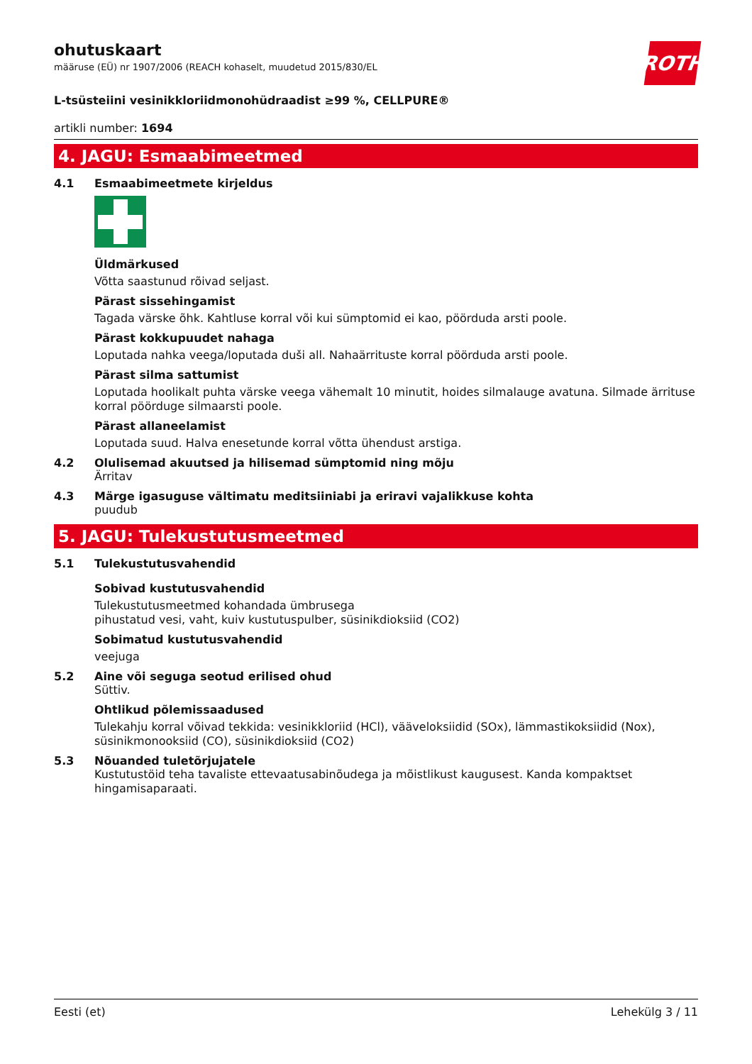ROTH
ohutuskaart
määruse (EÜ) nr 1907/2006 (REACH kohaselt, muudetud 2015/830/EL
L-tsüsteiini vesinikkloriidmonohüdraadist ≥99 %, CELLPURE®
artikli number: 1694
4. JAGU: Esmaabimeetmed
4.1 Esmaabimeetmete kirjeldus
Üldmärkused
Võtta saastunud rõivad seljast.
Pärast sissehingamist
Tagada värske õhk. Kahtluse korral või kui sümptomid ei kao, pöörduda arsti poole.
Pärast kokkupuudet nahaga
Loputada nahka veega/loputada duši all. Nahaärrituste korral pöörduda arsti poole.
Pärast silma sattumist
Loputada hoolikalt puhta värske veega vähemalt 10 minutit, hoides silmalauge avatuna. Silmade ärrituse korral pöörduge silmaarsti poole.
Pärast allaneelamist
Loputada suud. Halva enesetunde korral võtta ühendust arstiga.
4.2 Olulisemad akuutsed ja hilisemad sümptomid ning mõju
Ärritav
4.3 Märge igasuguse vältimatu meditsiiniabi ja eriravi vajalikkuse kohta
puudub
5. JAGU: Tulekustutusmeetmed
5.1 Tulekustutusvahendid
Sobivad kustutusvahendid
Tulekustutusmeetmed kohandada ümbrusega
pihustatud vesi, vaht, kuiv kustutuspulber, süsinikdioksiid (CO2)
Sobimatud kustutusvahendid
veejuga
5.2 Aine või seguga seotud erilised ohud
Süttiv.
Ohtlikud põlemissaadused
Tulekahju korral võivad tekkida: vesinikkloriid (HCl), vääveloksiidid (SOx), lämmastikoksiidid (Nox), süsinikmonooksiid (CO), süsinikdioksiid (CO2)
5.3 Nõuanded tuletõrjujatele
Kustutustöid teha tavaliste ettevaatusabinõudega ja mõistlikust kaugusest. Kanda kompaktset hingamisaparaati.
Eesti (et) Lehekülg 3 / 11